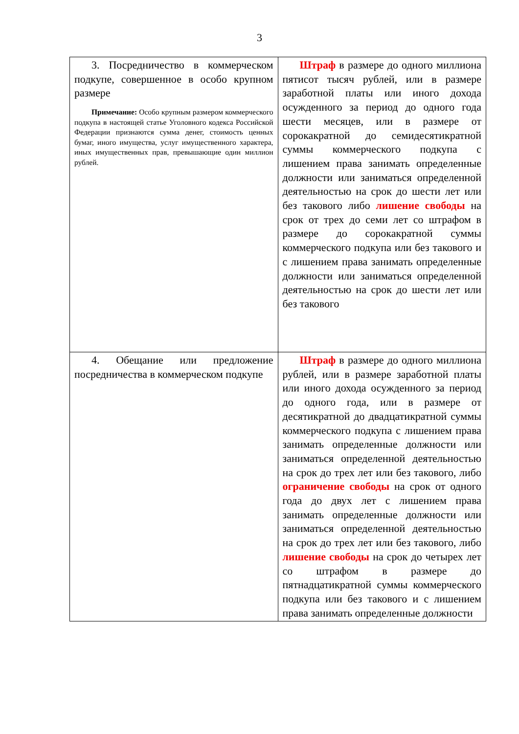3
| 3. Посредничество в коммерческом подкупе, совершенное в особо крупном размере Примечание: Особо крупным размером коммерческого подкупа в настоящей статье Уголовного кодекса Российской Федерации признаются сумма денег, стоимость ценных бумаг, иного имущества, услуг имущественного характера, иных имущественных прав, превышающие один миллион рублей. | Штраф в размере до одного миллиона пятисот тысяч рублей, или в размере заработной платы или иного дохода осужденного за период до одного года шести месяцев, или в размере от сорокакратной до семидесятикратной суммы коммерческого подкупа с лишением права занимать определенные должности или заниматься определенной деятельностью на срок до шести лет или без такового либо лишение свободы на срок от трех до семи лет со штрафом в размере до сорокакратной суммы коммерческого подкупа или без такового и с лишением права занимать определенные должности или заниматься определенной деятельностью на срок до шести лет или без такового |
| 4. Обещание или предложение посредничества в коммерческом подкупе | Штраф в размере до одного миллиона рублей, или в размере заработной платы или иного дохода осужденного за период до одного года, или в размере от десятикратной до двадцатикратной суммы коммерческого подкупа с лишением права занимать определенные должности или заниматься определенной деятельностью на срок до трех лет или без такового, либо ограничение свободы на срок от одного года до двух лет с лишением права занимать определенные должности или заниматься определенной деятельностью на срок до трех лет или без такового, либо лишение свободы на срок до четырех лет со штрафом в размере до пятнадцатикратной суммы коммерческого подкупа или без такового и с лишением права занимать определенные должности |